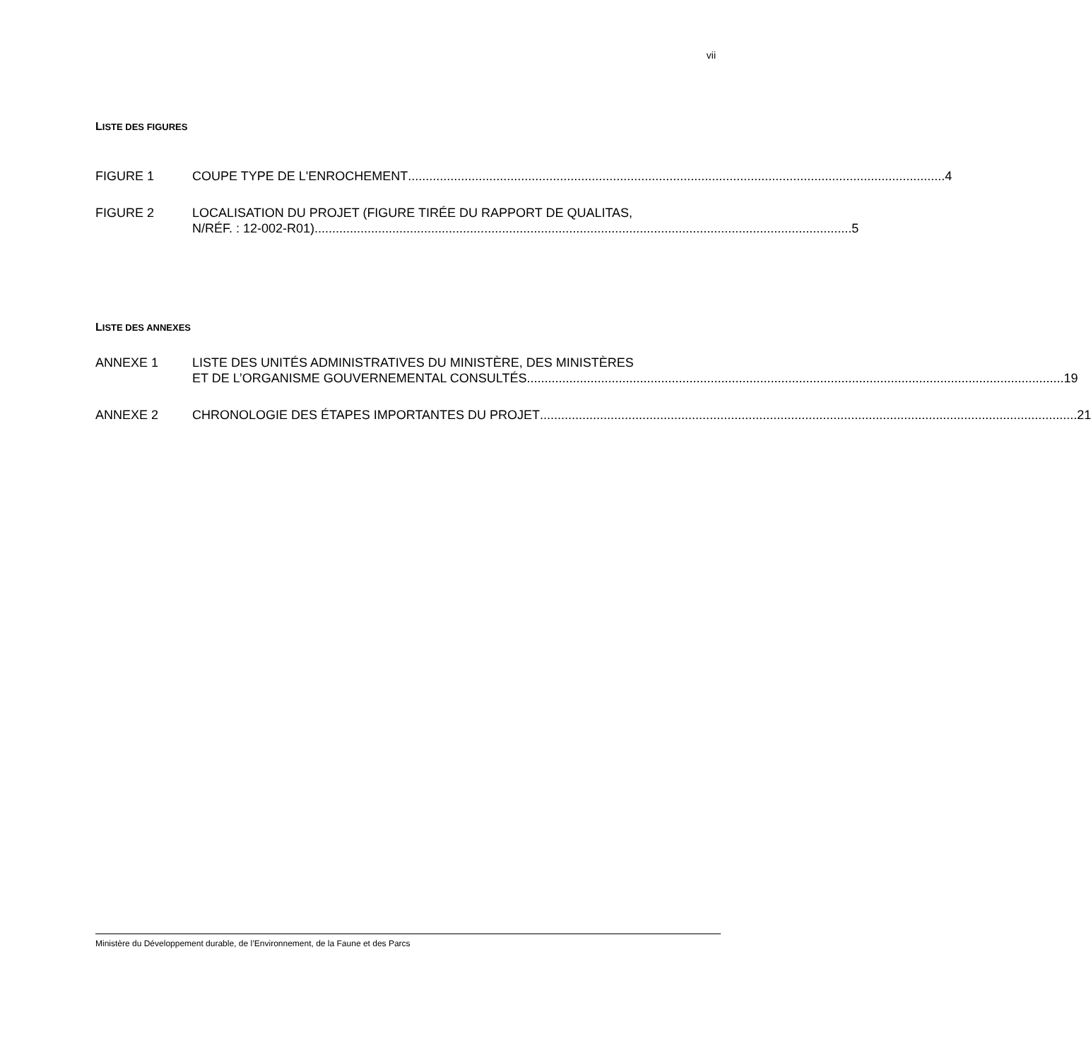vii
LISTE DES FIGURES
FIGURE 1 COUPE TYPE DE L'ENROCHEMENT 4
FIGURE 2 LOCALISATION DU PROJET (FIGURE TIRÉE DU RAPPORT DE QUALITAS,
N/RÉF. : 12-002-R01) 5
LISTE DES ANNEXES
ANNEXE 1 LISTE DES UNITÉS ADMINISTRATIVES DU MINISTÈRE, DES MINISTÈRES
ET DE L’ORGANISME GOUVERNEMENTAL CONSULTÉS 19
ANNEXE 2 CHRONOLOGIE DES ÉTAPES IMPORTANTES DU PROJET 21
Ministère du Développement durable, de l’Environnement, de la Faune et des Parcs